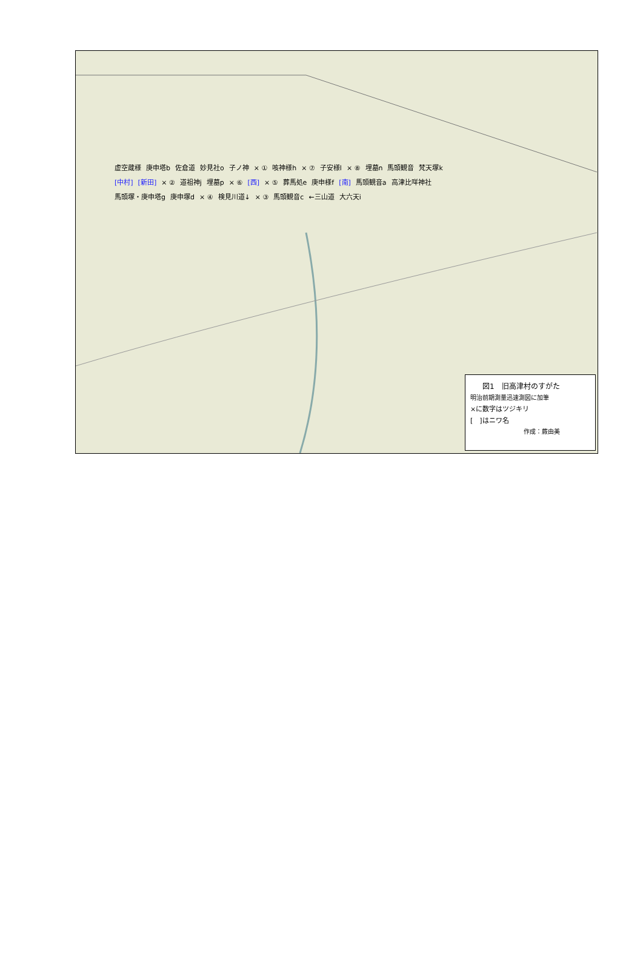虚空蔵様 庚申塔b 佐倉道 妙見社o 子ノ神 × ① 咳神様h × ⑦ 子安様l × ⑧ 埋墓n 馬頭観音 梵天塚k [中村] [新田] × ② 道祖神j 埋墓p × ⑥ [西] × ⑤ 葬馬処e 庚申様f [南] 馬頭観音a 高津比咩神社 馬頭塚・庚申塔g 庚申塚d × ④ 検見川道↓ × ③ 馬頭観音c ←三山道 大六天i
図1　旧高津村のすがた
明治前期測量迅速測図に加筆
×に数字はツジキリ
[　]はニワ名
作成：蕨由美